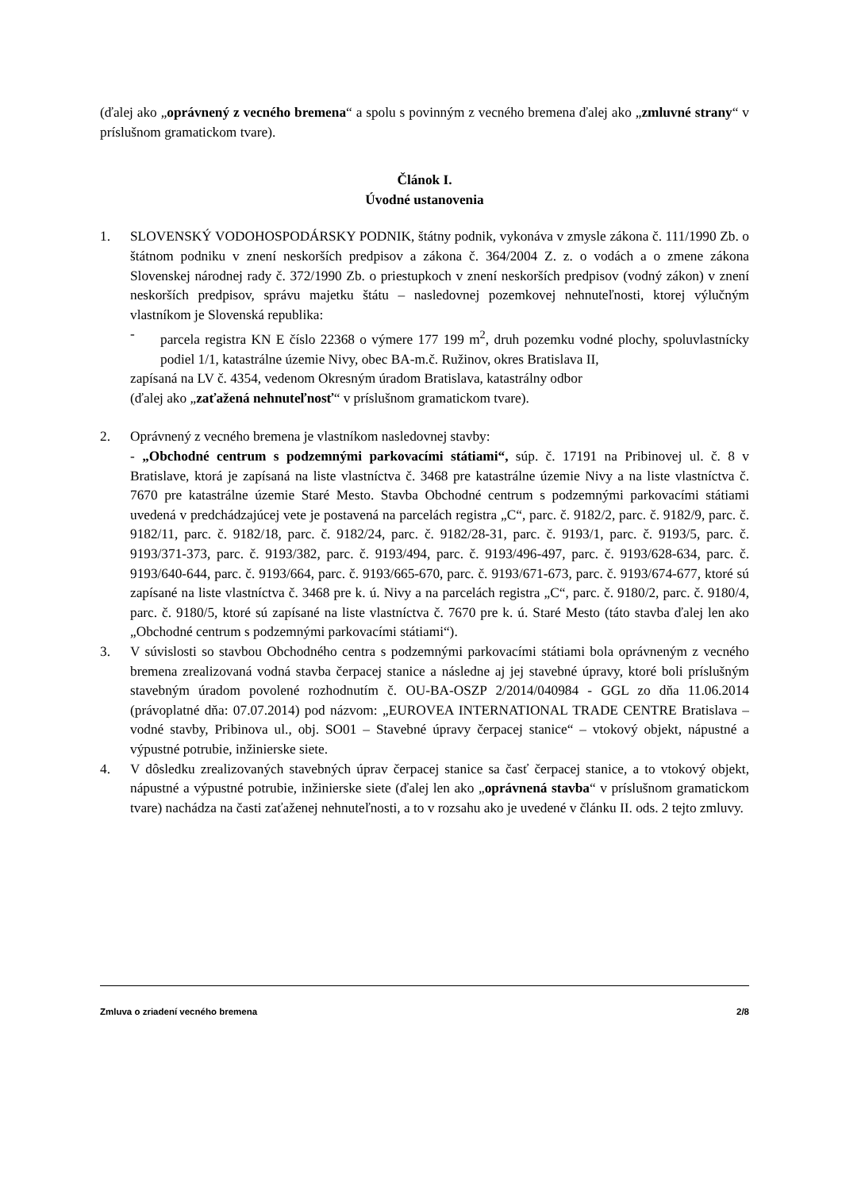(ďalej ako „oprávnený z vecného bremena“ a spolu s povinným z vecného bremena ďalej ako „zmluvné strany“ v príslušnom gramatickom tvare).
Článok I.
Úvodné ustanovenia
1. SLOVENSKÝ VODOHOSPODÁRSKY PODNIK, štátny podnik, vykonáva v zmysle zákona č. 111/1990 Zb. o štátnom podniku v znení neskorších predpisov a zákona č. 364/2004 Z. z. o vodách a o zmene zákona Slovenskej národnej rady č. 372/1990 Zb. o priestupkoch v znení neskorších predpisov (vodný zákon) v znení neskorších predpisov, správu majetku štátu – nasledovnej pozemkovej nehnuteľnosti, ktorej výlučným vlastníkom je Slovenská republika:
- parcela registra KN E číslo 22368 o výmere 177 199 m<sup>2</sup>, druh pozemku vodné plochy, spoluvlastnícky podiel 1/1, katastrálne územie Nivy, obec BA-m.č. Ružinov, okres Bratislava II,
zapísaná na LV č. 4354, vedenom Okresným úradom Bratislava, katastrálny odbor
(ďalej ako „zaťažená nehnuteľnosť“ v príslušnom gramatickom tvare).
2. Oprávnený z vecného bremena je vlastníkom nasledovnej stavby:
- „Obchodné centrum s podzemnými parkovacími státiami“, súp. č. 17191 na Pribinovej ul. č. 8 v Bratislave, ktorá je zapísaná na liste vlastníctva č. 3468 pre katastrálne územie Nivy a na liste vlastníctva č. 7670 pre katastrálne územie Staré Mesto. Stavba Obchodné centrum s podzemnými parkovacími státiami uvedená v predchádzajúcej vete je postavená na parcelách registra „C“, parc. č. 9182/2, parc. č. 9182/9, parc. č. 9182/11, parc. č. 9182/18, parc. č. 9182/24, parc. č. 9182/28-31, parc. č. 9193/1, parc. č. 9193/5, parc. č. 9193/371-373, parc. č. 9193/382, parc. č. 9193/494, parc. č. 9193/496-497, parc. č. 9193/628-634, parc. č. 9193/640-644, parc. č. 9193/664, parc. č. 9193/665-670, parc. č. 9193/671-673, parc. č. 9193/674-677, ktoré sú zapísané na liste vlastníctva č. 3468 pre k. ú. Nivy a na parcelách registra „C“, parc. č. 9180/2, parc. č. 9180/4, parc. č. 9180/5, ktoré sú zapísané na liste vlastníctva č. 7670 pre k. ú. Staré Mesto (táto stavba ďalej len ako „Obchodné centrum s podzemnými parkovacími státiami“).
3. V súvislosti so stavbou Obchodného centra s podzemnými parkovacími státiami bola oprávneným z vecného bremena zrealizovaná vodná stavba čerpacej stanice a následne aj jej stavebné úpravy, ktoré boli príslušným stavebným úradom povolené rozhodnutím č. OU-BA-OSZP 2/2014/040984 - GGL zo dňa 11.06.2014 (právoplatné dňa: 07.07.2014) pod názvom: „EUROVEA INTERNATIONAL TRADE CENTRE Bratislava – vodné stavby, Pribinova ul., obj. SO01 – Stavebné úpravy čerpacej stanice“ – vtokový objekt, nápustné a výpustné potrubie, inžinierske siete.
4. V dôsledku zrealizovaných stavebných úprav čerpacej stanice sa časť čerpacej stanice, a to vtokový objekt, nápustné a výpustné potrubie, inžinierske siete (ďalej len ako „oprávnená stavba“ v príslušnom gramatickom tvare) nachádza na časti zaťaženej nehnuteľnosti, a to v rozsahu ako je uvedené v článku II. ods. 2 tejto zmluvy.
Zmluva o zriadení vecného bremena 2/8